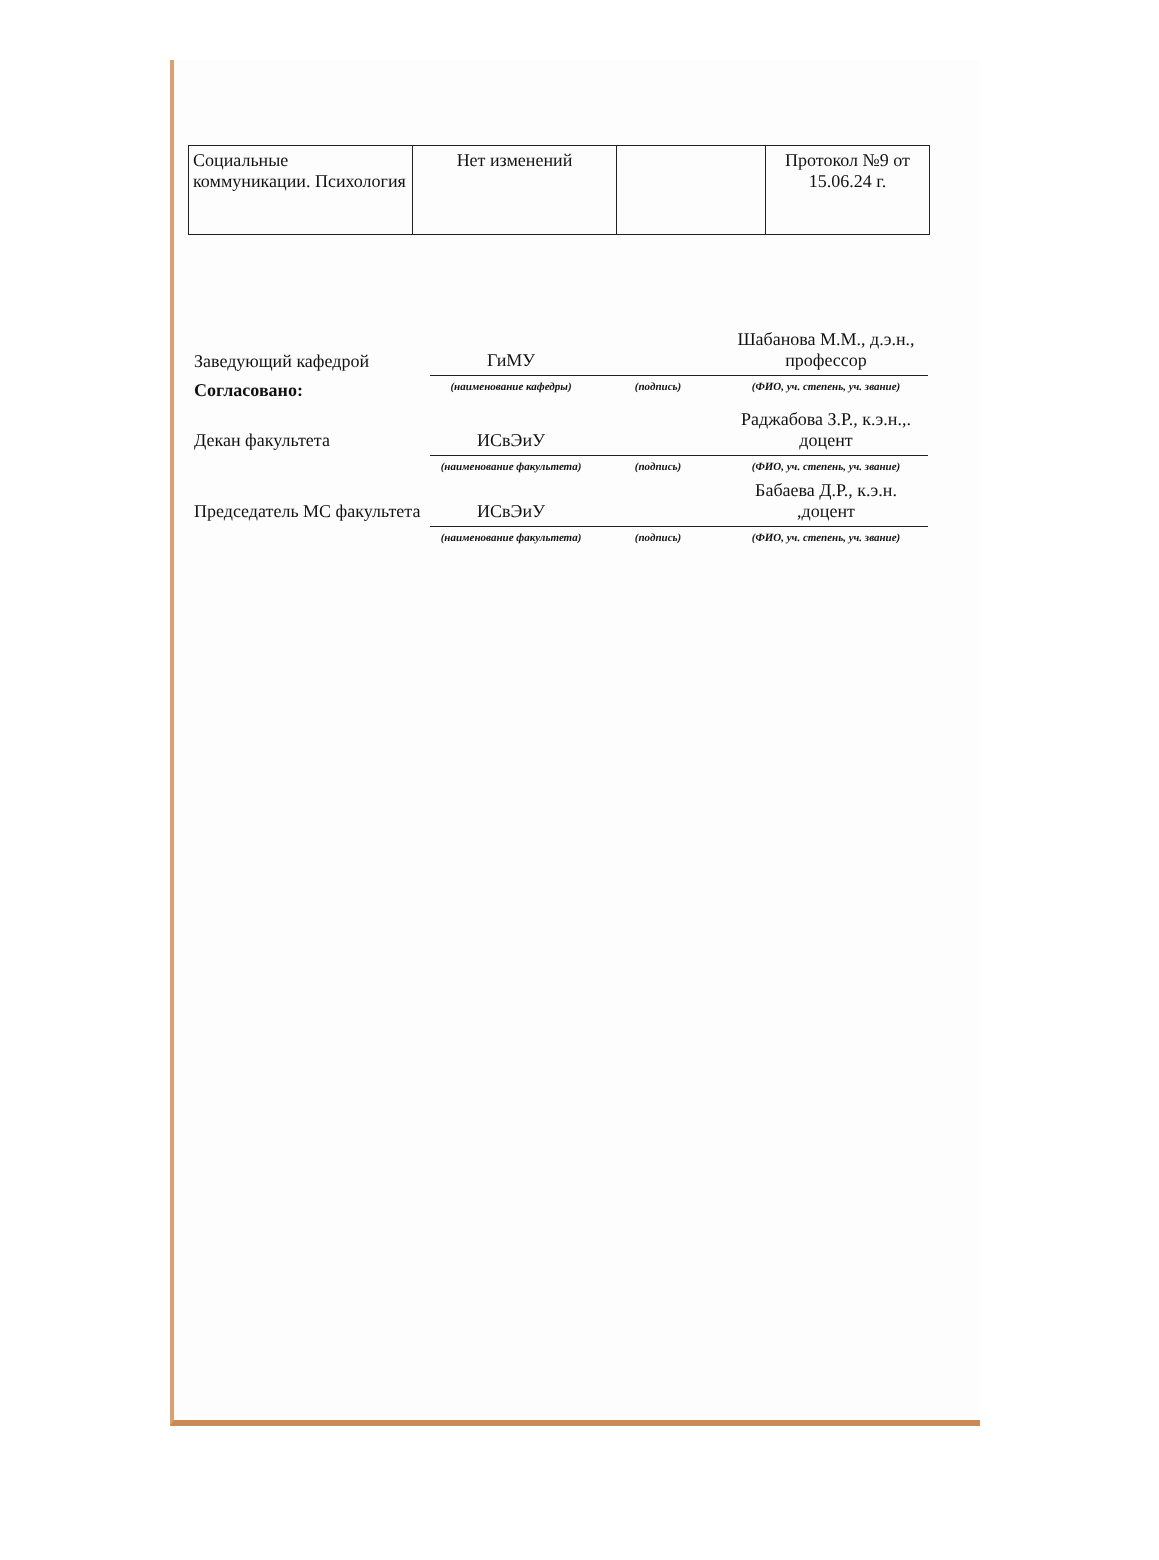| Социальные коммуникации. Психология | Нет изменений | | Протокол №9 от 15.06.24 г. |
| Заведующий кафедрой | ГиМУ | | Шабанова М.М., д.э.н., профессор |
| Согласовано: | (наименование кафедры) | (подпись) | (ФИО, уч. степень, уч. звание) |
| Декан факультета | ИСвЭиУ | | Раджабова З.Р., к.э.н.,. доцент |
| | (наименование факультета) | (подпись) | (ФИО, уч. степень, уч. звание) |
| Председатель МС факультета | ИСвЭиУ | | Бабаева Д.Р., к.э.н. ,доцент |
| | (наименование факультета) | (подпись) | (ФИО, уч. степень, уч. звание) |